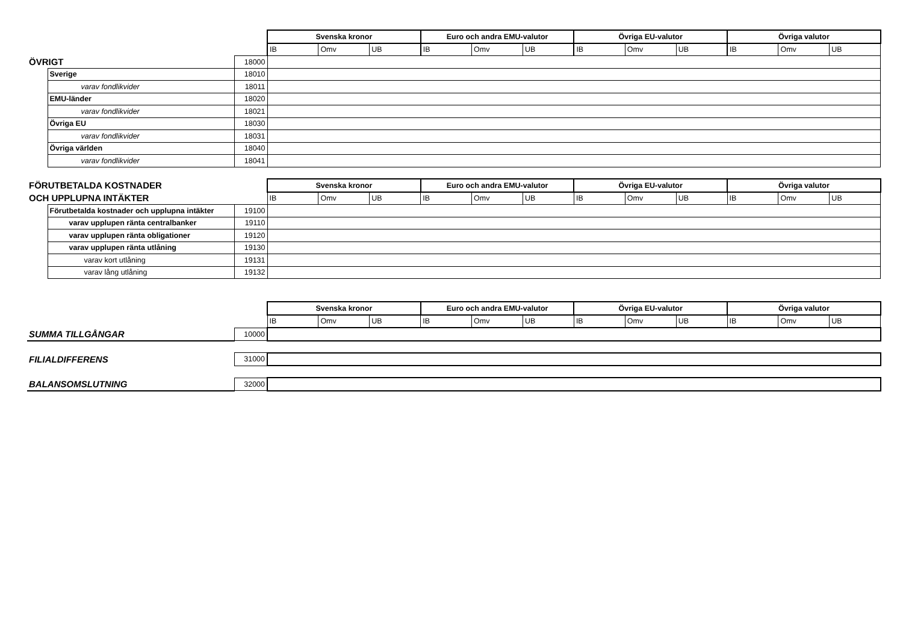| | | | Svenska kronor | | | Euro och andra EMU-valutor | | | Övriga EU-valutor | | | Övriga valutor | | |
| | | | IB | Omv | UB | IB | Omv | UB | IB | Omv | UB | IB | Omv | UB |
| ÖVRIGT | | 18000 | | | | | | | | | | | | |
| | Sverige | 18010 | | | | | | | | | | | | |
| | varav fondlikvider | 18011 | | | | | | | | | | | | |
| | EMU-länder | 18020 | | | | | | | | | | | | |
| | varav fondlikvider | 18021 | | | | | | | | | | | | |
| | Övriga EU | 18030 | | | | | | | | | | | | |
| | varav fondlikvider | 18031 | | | | | | | | | | | | |
| | Övriga världen | 18040 | | | | | | | | | | | | |
| | varav fondlikvider | 18041 | | | | | | | | | | | | |
| FÖRUTBETALDA KOSTNADER | | | Svenska kronor | | | Euro och andra EMU-valutor | | | Övriga EU-valutor | | | Övriga valutor | | |
| OCH UPPLUPNA INTÄKTER | | | IB | Omv | UB | IB | Omv | UB | IB | Omv | UB | IB | Omv | UB |
| | Förutbetalda kostnader och upplupna intäkter | 19100 | | | | | | | | | | | | |
| | varav upplupen ränta centralbanker | 19110 | | | | | | | | | | | | |
| | varav upplupen ränta obligationer | 19120 | | | | | | | | | | | | |
| | varav upplupen ränta utlåning | 19130 | | | | | | | | | | | | |
| | varav kort utlåning | 19131 | | | | | | | | | | | | |
| | varav lång utlåning | 19132 | | | | | | | | | | | | |
| | | | Svenska kronor | | | Euro och andra EMU-valutor | | | Övriga EU-valutor | | | Övriga valutor | | |
| | | | IB | Omv | UB | IB | Omv | UB | IB | Omv | UB | IB | Omv | UB |
| SUMMA TILLGÅNGAR | | 10000 | | | | | | | | | | | | |
| FILIALDIFFERENS | | 31000 | | | | | | | | | | | | |
| BALANSOMSLUTNING | | 32000 | | | | | | | | | | | | |